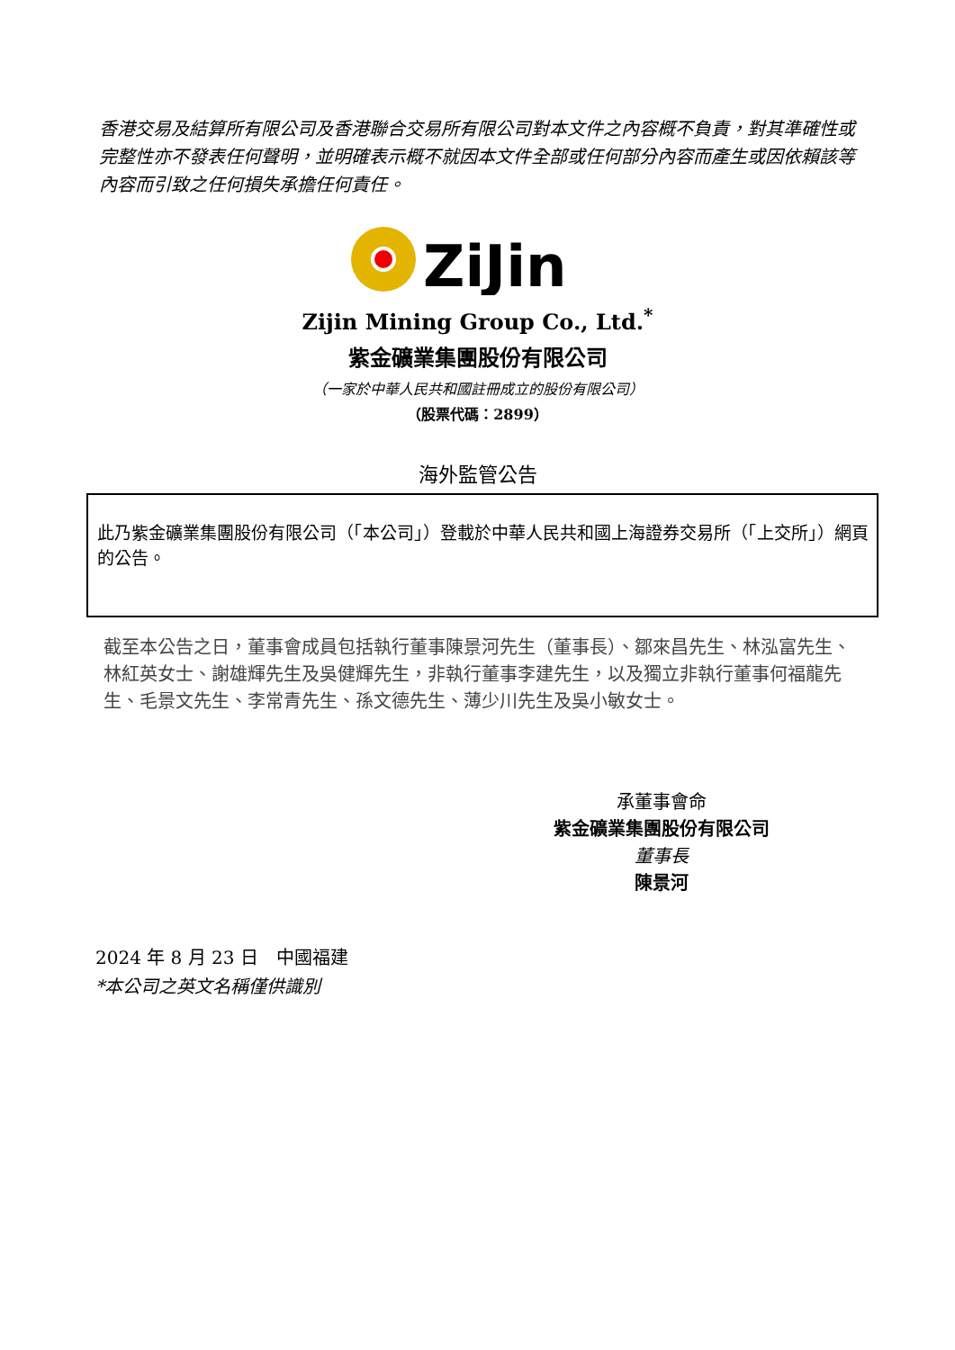香港交易及結算所有限公司及香港聯合交易所有限公司對本文件之內容概不負責，對其準確性或完整性亦不發表任何聲明，並明確表示概不就因本文件全部或任何部分內容而產生或因依賴該等內容而引致之任何損失承擔任何責任。
ZiJin
Zijin Mining Group Co., Ltd.<sup>*</sup>
紫金礦業集團股份有限公司
（一家於中華人民共和國註冊成立的股份有限公司）
（股票代碼：2899）
海外監管公告
此乃紫金礦業集團股份有限公司（「本公司」）登載於中華人民共和國上海證券交易所（「上交所」）網頁的公告。
截至本公告之日，董事會成員包括執行董事陳景河先生（董事長）、鄒來昌先生、林泓富先生、林紅英女士、謝雄輝先生及吳健輝先生，非執行董事李建先生，以及獨立非執行董事何福龍先生、毛景文先生、李常青先生、孫文德先生、薄少川先生及吳小敏女士。
承董事會命
紫金礦業集團股份有限公司
董事長
陳景河
2024 年 8 月 23 日　中國福建
*本公司之英文名稱僅供識別